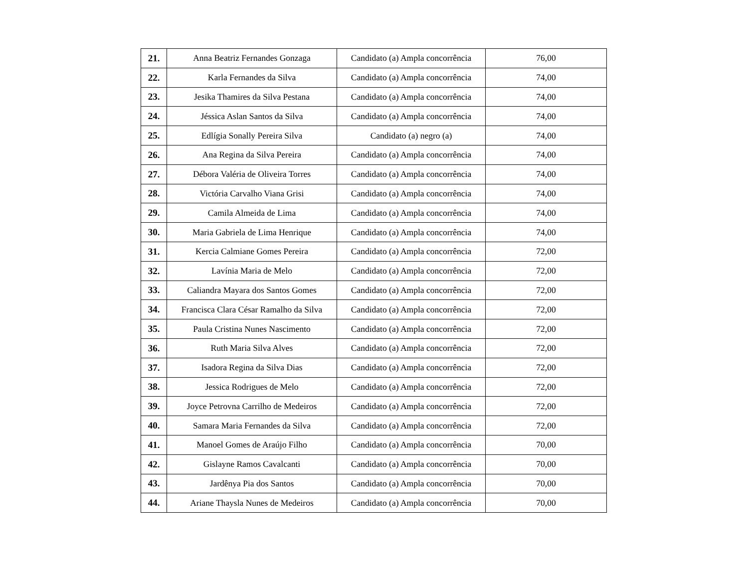| 21. | Anna Beatriz Fernandes Gonzaga | Candidato (a) Ampla concorrência | 76,00 |
| 22. | Karla Fernandes da Silva | Candidato (a) Ampla concorrência | 74,00 |
| 23. | Jesika Thamires da Silva Pestana | Candidato (a) Ampla concorrência | 74,00 |
| 24. | Jéssica Aslan Santos da Silva | Candidato (a) Ampla concorrência | 74,00 |
| 25. | Edlígia Sonally Pereira Silva | Candidato (a) negro (a) | 74,00 |
| 26. | Ana Regina da Silva Pereira | Candidato (a) Ampla concorrência | 74,00 |
| 27. | Débora Valéria de Oliveira Torres | Candidato (a) Ampla concorrência | 74,00 |
| 28. | Victória Carvalho Viana Grisi | Candidato (a) Ampla concorrência | 74,00 |
| 29. | Camila Almeida de Lima | Candidato (a) Ampla concorrência | 74,00 |
| 30. | Maria Gabriela de Lima Henrique | Candidato (a) Ampla concorrência | 74,00 |
| 31. | Kercia Calmiane Gomes Pereira | Candidato (a) Ampla concorrência | 72,00 |
| 32. | Lavínia Maria de Melo | Candidato (a) Ampla concorrência | 72,00 |
| 33. | Caliandra Mayara dos Santos Gomes | Candidato (a) Ampla concorrência | 72,00 |
| 34. | Francisca Clara César Ramalho da Silva | Candidato (a) Ampla concorrência | 72,00 |
| 35. | Paula Cristina Nunes Nascimento | Candidato (a) Ampla concorrência | 72,00 |
| 36. | Ruth Maria Silva Alves | Candidato (a) Ampla concorrência | 72,00 |
| 37. | Isadora Regina da Silva Dias | Candidato (a) Ampla concorrência | 72,00 |
| 38. | Jessica Rodrigues de Melo | Candidato (a) Ampla concorrência | 72,00 |
| 39. | Joyce Petrovna Carrilho de Medeiros | Candidato (a) Ampla concorrência | 72,00 |
| 40. | Samara Maria Fernandes da Silva | Candidato (a) Ampla concorrência | 72,00 |
| 41. | Manoel Gomes de Araújo Filho | Candidato (a) Ampla concorrência | 70,00 |
| 42. | Gislayne Ramos Cavalcanti | Candidato (a) Ampla concorrência | 70,00 |
| 43. | Jardênya Pia dos Santos | Candidato (a) Ampla concorrência | 70,00 |
| 44. | Ariane Thaysla Nunes de Medeiros | Candidato (a) Ampla concorrência | 70,00 |